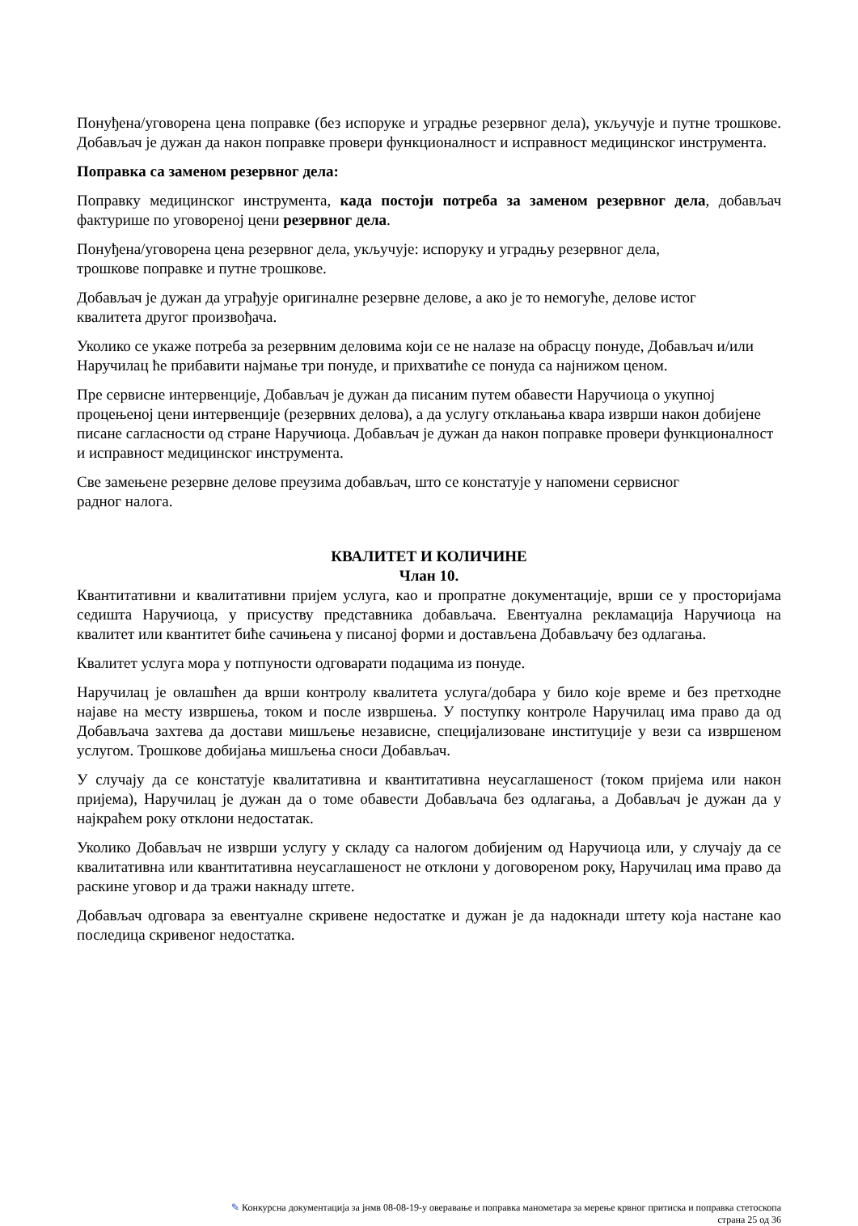Понуђена/уговорена цена поправке (без испоруке и уградње резервног дела), укључује и путне трошкове. Добављач је дужан да након поправке провери функционалност и исправност медицинског инструмента.
Поправка са заменом резервног дела:
Поправку медицинског инструмента, када постоји потреба за заменом резервног дела, добављач фактурише по уговореној цени резервног дела.
Понуђена/уговорена цена резервног дела, укључује: испоруку и уградњу резервног дела,
трошкове поправке и путне трошкове.
Добављач је дужан да уграђује оригиналне резервне делове, а ако је то немогуће, делове истог
квалитета другог произвођача.
Уколико се укаже потреба за резервним деловима који се не налазе на обрасцу понуде, Добављач и/или Наручилац ће прибавити најмање три понуде, и прихватиће се понуда са најнижом ценом.
Пре сервисне интервенције, Добављач је дужан да писаним путем обавести Наручиоца о укупној процењеној цени интервенције (резервних делова), а да услугу отклањања квара изврши након добијене писане сагласности од стране Наручиоца. Добављач је дужан да након поправке провери функционалност и исправност медицинског инструмента.
Све замењене резервне делове преузима добављач, што се констатује у напомени сервисног
радног налога.
КВАЛИТЕТ И КОЛИЧИНЕ
Члан 10.
Квантитативни и квалитативни пријем услуга, као и пропратне документације, врши се у просторијама седишта Наручиоца, у присуству представника добављача. Евентуална рекламација Наручиоца на квалитет или квантитет биће сачињена у писаној форми и достављена Добављачу без одлагања.
Квалитет услуга мора у потпуности одговарати подацима из понуде.
Наручилац је овлашћен да врши контролу квалитета услуга/добара у било које време и без претходне најаве на месту извршења, током и после извршења. У поступку контроле Наручилац има право да од Добављача захтева да достави мишљење независне, специјализоване институције у вези са извршеном услугом. Трошкове добијања мишљења сноси Добављач.
У случају да се констатује квалитативна и квантитативна неусаглашеност (током пријема или након пријема), Наручилац је дужан да о томе обавести Добављача без одлагања, а Добављач је дужан да у најкраћем року отклони недостатак.
Уколико Добављач не изврши услугу у складу са налогом добијеним од Наручиоца или, у случају да се квалитативна или квантитативна неусаглашеност не отклони у договореном року, Наручилац има право да раскине уговор и да тражи накнаду штете.
Добављач одговара за евентуалне скривене недостатке и дужан је да надокнади штету која настане као последица скривеног недостатка.
✎ Конкурсна документација за јнмв 08-08-19-у оверавање и поправка манометара за мерење крвног притиска и поправка стетоскопа
страна 25 од 36